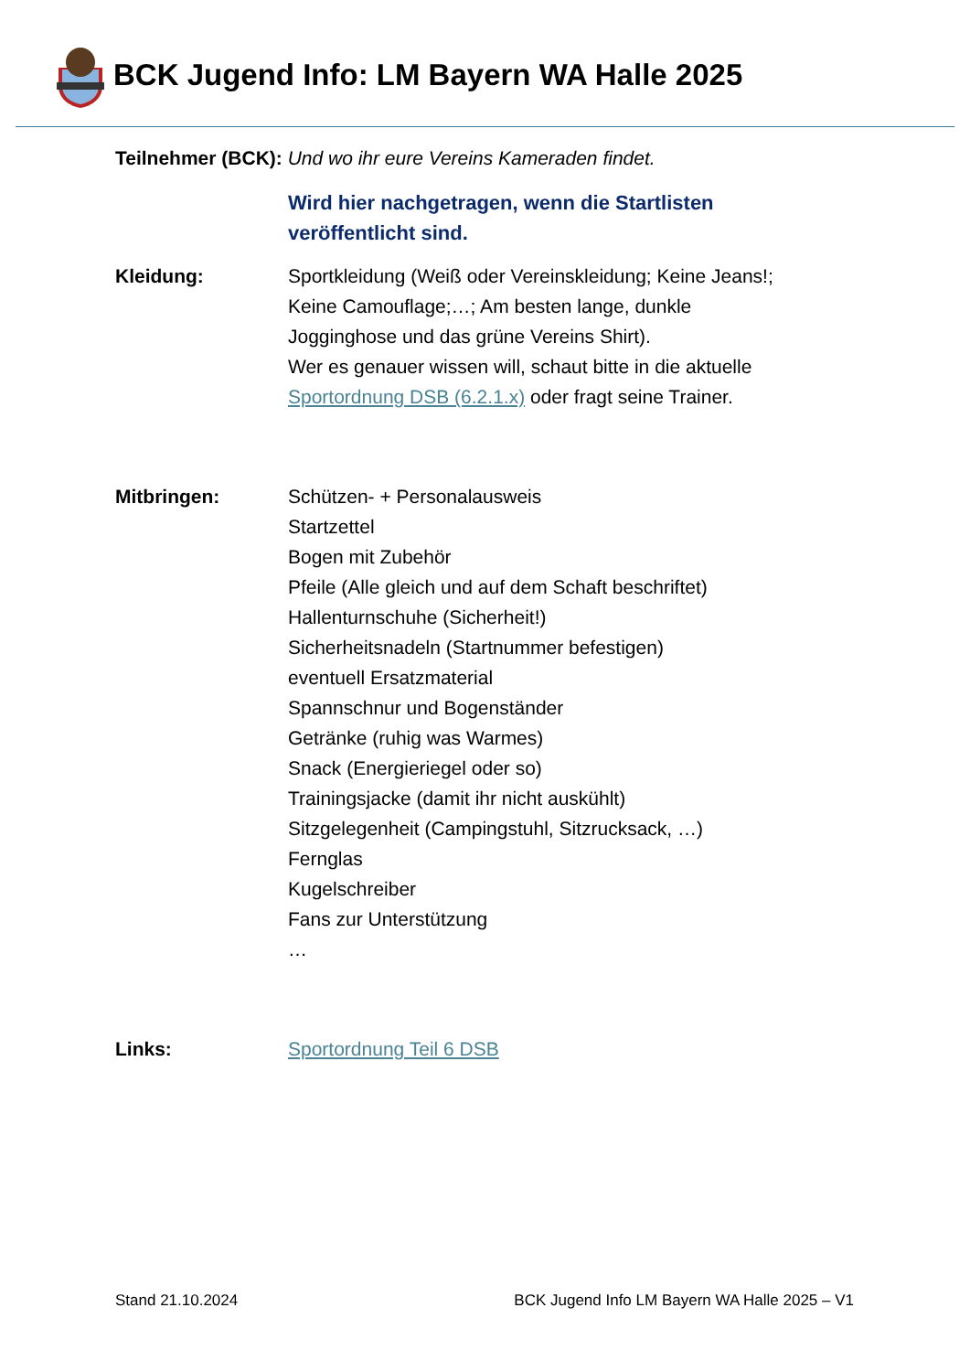BCK Jugend Info: LM Bayern WA Halle 2025
Teilnehmer (BCK): Und wo ihr eure Vereins Kameraden findet.
Wird hier nachgetragen, wenn die Startlisten
veröffentlicht sind.
Kleidung: Sportkleidung (Weiß oder Vereinskleidung; Keine Jeans!;
Keine Camouflage;…; Am besten lange, dunkle
Jogginghose und das grüne Vereins Shirt).
Wer es genauer wissen will, schaut bitte in die aktuelle
Sportordnung DSB (6.2.1.x) oder fragt seine Trainer.
Mitbringen: Schützen- + Personalausweis
Startzettel
Bogen mit Zubehör
Pfeile (Alle gleich und auf dem Schaft beschriftet)
Hallenturnschuhe (Sicherheit!)
Sicherheitsnadeln (Startnummer befestigen)
eventuell Ersatzmaterial
Spannschnur und Bogenständer
Getränke (ruhig was Warmes)
Snack (Energieriegel oder so)
Trainingsjacke (damit ihr nicht auskühlt)
Sitzgelegenheit (Campingstuhl, Sitzrucksack, …)
Fernglas
Kugelschreiber
Fans zur Unterstützung
…
Links: Sportordnung Teil 6 DSB
Stand 21.10.2024 BCK Jugend Info LM Bayern WA Halle 2025 – V1